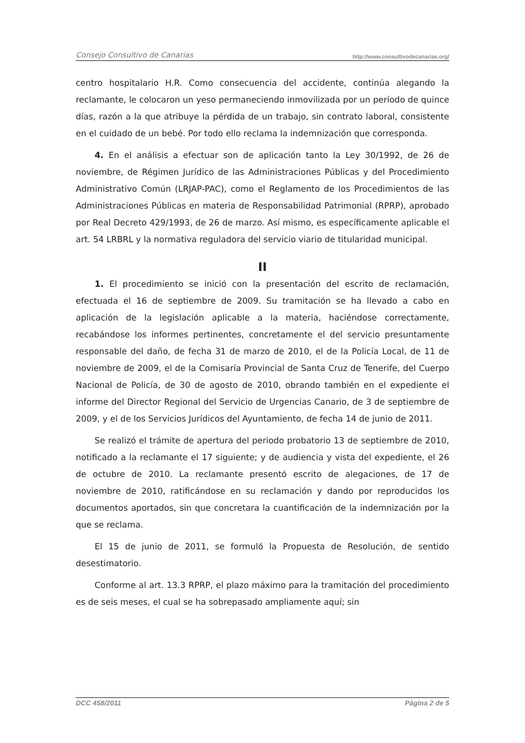Consejo Consultivo de Canarias http://www.consultivodecanarias.org/
centro hospitalario H.R. Como consecuencia del accidente, continúa alegando la reclamante, le colocaron un yeso permaneciendo inmovilizada por un período de quince días, razón a la que atribuye la pérdida de un trabajo, sin contrato laboral, consistente en el cuidado de un bebé. Por todo ello reclama la indemnización que corresponda.
4. En el análisis a efectuar son de aplicación tanto la Ley 30/1992, de 26 de noviembre, de Régimen Jurídico de las Administraciones Públicas y del Procedimiento Administrativo Común (LRJAP-PAC), como el Reglamento de los Procedimientos de las Administraciones Públicas en materia de Responsabilidad Patrimonial (RPRP), aprobado por Real Decreto 429/1993, de 26 de marzo. Así mismo, es específicamente aplicable el art. 54 LRBRL y la normativa reguladora del servicio viario de titularidad municipal.
II
1. El procedimiento se inició con la presentación del escrito de reclamación, efectuada el 16 de septiembre de 2009. Su tramitación se ha llevado a cabo en aplicación de la legislación aplicable a la materia, haciéndose correctamente, recabándose los informes pertinentes, concretamente el del servicio presuntamente responsable del daño, de fecha 31 de marzo de 2010, el de la Policía Local, de 11 de noviembre de 2009, el de la Comisaría Provincial de Santa Cruz de Tenerife, del Cuerpo Nacional de Policía, de 30 de agosto de 2010, obrando también en el expediente el informe del Director Regional del Servicio de Urgencias Canario, de 3 de septiembre de 2009, y el de los Servicios Jurídicos del Ayuntamiento, de fecha 14 de junio de 2011.
Se realizó el trámite de apertura del periodo probatorio 13 de septiembre de 2010, notificado a la reclamante el 17 siguiente; y de audiencia y vista del expediente, el 26 de octubre de 2010. La reclamante presentó escrito de alegaciones, de 17 de noviembre de 2010, ratificándose en su reclamación y dando por reproducidos los documentos aportados, sin que concretara la cuantificación de la indemnización por la que se reclama.
El 15 de junio de 2011, se formuló la Propuesta de Resolución, de sentido desestimatorio.
Conforme al art. 13.3 RPRP, el plazo máximo para la tramitación del procedimiento es de seis meses, el cual se ha sobrepasado ampliamente aquí; sin
DCC 458/2011 Página 2 de 5